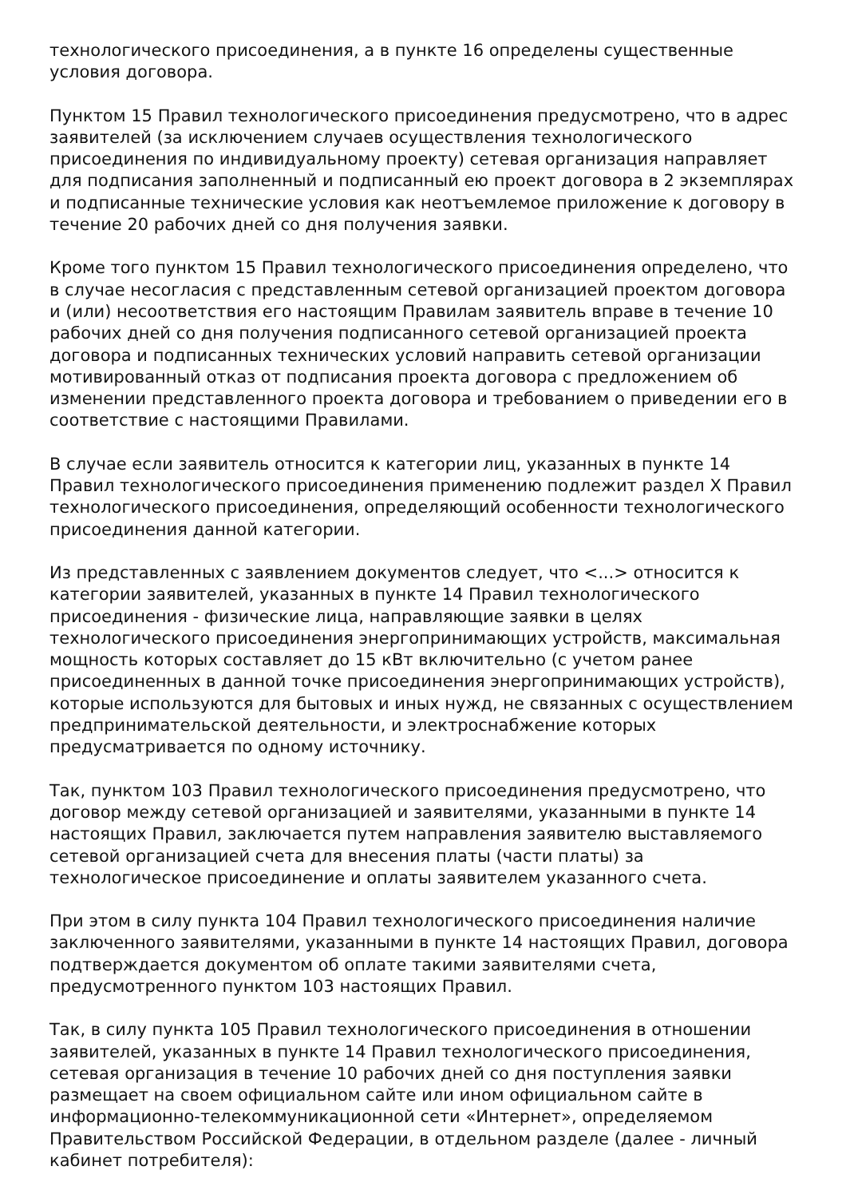технологического присоединения, а в пункте 16 определены существенные условия договора.
Пунктом 15 Правил технологического присоединения предусмотрено, что в адрес заявителей (за исключением случаев осуществления технологического присоединения по индивидуальному проекту) сетевая организация направляет для подписания заполненный и подписанный ею проект договора в 2 экземплярах и подписанные технические условия как неотъемлемое приложение к договору в течение 20 рабочих дней со дня получения заявки.
Кроме того пунктом 15 Правил технологического присоединения определено, что в случае несогласия с представленным сетевой организацией проектом договора и (или) несоответствия его настоящим Правилам заявитель вправе в течение 10 рабочих дней со дня получения подписанного сетевой организацией проекта договора и подписанных технических условий направить сетевой организации мотивированный отказ от подписания проекта договора с предложением об изменении представленного проекта договора и требованием о приведении его в соответствие с настоящими Правилами.
В случае если заявитель относится к категории лиц, указанных в пункте 14 Правил технологического присоединения применению подлежит раздел X Правил технологического присоединения, определяющий особенности технологического присоединения данной категории.
Из представленных с заявлением документов следует, что <...> относится к категории заявителей, указанных в пункте 14 Правил технологического присоединения - физические лица, направляющие заявки в целях технологического присоединения энергопринимающих устройств, максимальная мощность которых составляет до 15 кВт включительно (с учетом ранее присоединенных в данной точке присоединения энергопринимающих устройств), которые используются для бытовых и иных нужд, не связанных с осуществлением предпринимательской деятельности, и электроснабжение которых предусматривается по одному источнику.
Так, пунктом 103 Правил технологического присоединения предусмотрено, что договор между сетевой организацией и заявителями, указанными в пункте 14 настоящих Правил, заключается путем направления заявителю выставляемого сетевой организацией счета для внесения платы (части платы) за технологическое присоединение и оплаты заявителем указанного счета.
При этом в силу пункта 104 Правил технологического присоединения наличие заключенного заявителями, указанными в пункте 14 настоящих Правил, договора подтверждается документом об оплате такими заявителями счета, предусмотренного пунктом 103 настоящих Правил.
Так, в силу пункта 105 Правил технологического присоединения в отношении заявителей, указанных в пункте 14 Правил технологического присоединения, сетевая организация в течение 10 рабочих дней со дня поступления заявки размещает на своем официальном сайте или ином официальном сайте в информационно-телекоммуникационной сети «Интернет», определяемом Правительством Российской Федерации, в отдельном разделе (далее - личный кабинет потребителя):